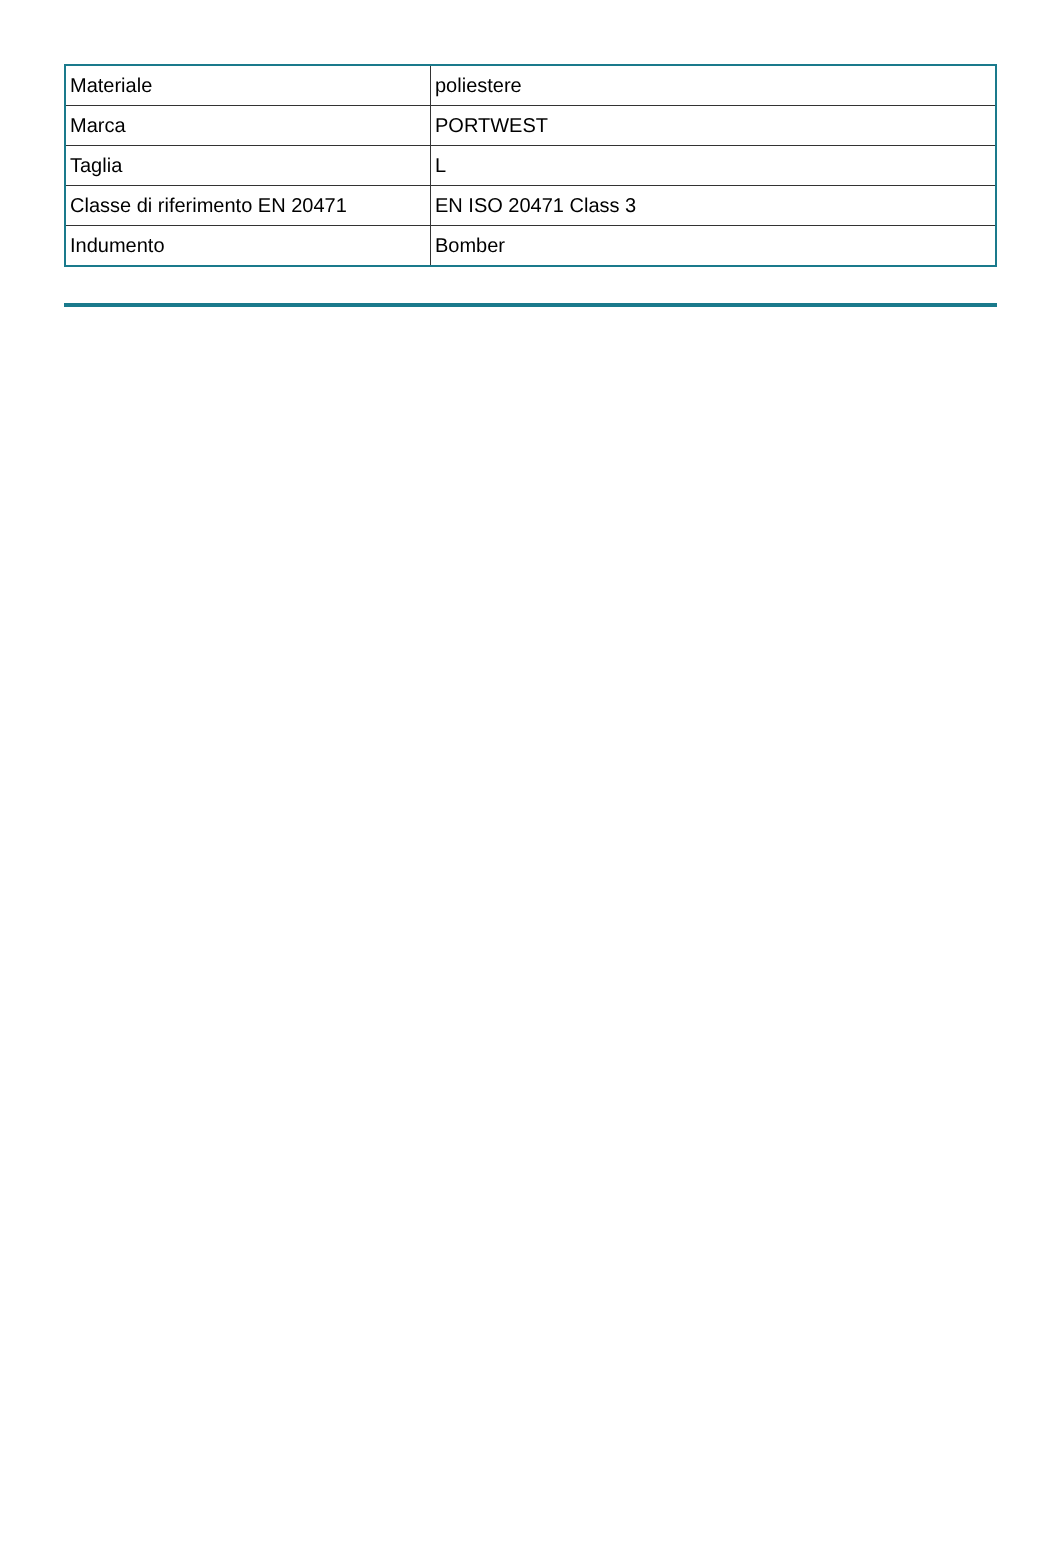| Materiale | poliestere |
| Marca | PORTWEST |
| Taglia | L |
| Classe di riferimento EN 20471 | EN ISO 20471 Class 3 |
| Indumento | Bomber |